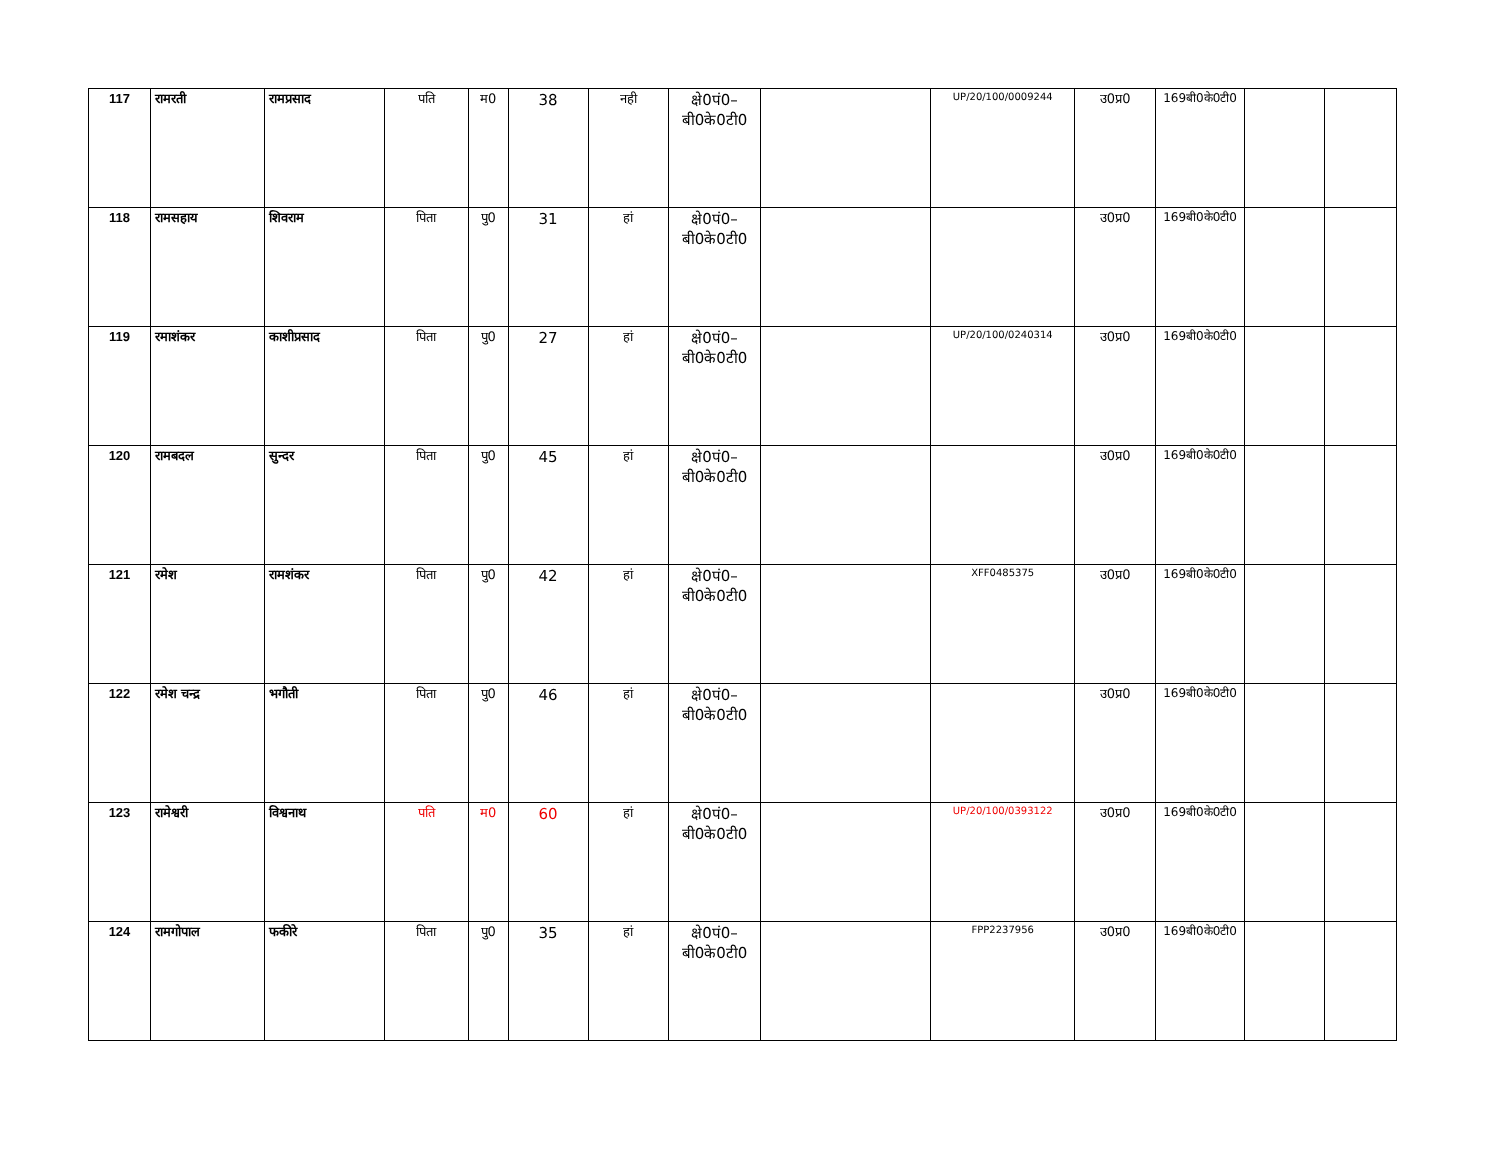| 117 | रामरती | रामप्रसाद | पति | म0 | 38 | नही | क्षे0पं0–बी0के0टी0 | | UP/20/100/0009244 | उ0प्र0 | 169बी0के0टी0 | | |
| 118 | रामसहाय | शिवराम | पिता | पु0 | 31 | हां | क्षे0पं0–बी0के0टी0 | | | उ0प्र0 | 169बी0के0टी0 | | |
| 119 | रमाशंकर | काशीप्रसाद | पिता | पु0 | 27 | हां | क्षे0पं0–बी0के0टी0 | | UP/20/100/0240314 | उ0प्र0 | 169बी0के0टी0 | | |
| 120 | रामबदल | सुन्दर | पिता | पु0 | 45 | हां | क्षे0पं0–बी0के0टी0 | | | उ0प्र0 | 169बी0के0टी0 | | |
| 121 | रमेश | रामशंकर | पिता | पु0 | 42 | हां | क्षे0पं0–बी0के0टी0 | | XFF0485375 | उ0प्र0 | 169बी0के0टी0 | | |
| 122 | रमेश चन्द्र | भगौती | पिता | पु0 | 46 | हां | क्षे0पं0–बी0के0टी0 | | | उ0प्र0 | 169बी0के0टी0 | | |
| 123 | रामेश्वरी | विश्वनाथ | पति | म0 | 60 | हां | क्षे0पं0–बी0के0टी0 | | UP/20/100/0393122 | उ0प्र0 | 169बी0के0टी0 | | |
| 124 | रामगोपाल | फकीरे | पिता | पु0 | 35 | हां | क्षे0पं0–बी0के0टी0 | | FPP2237956 | उ0प्र0 | 169बी0के0टी0 | | |